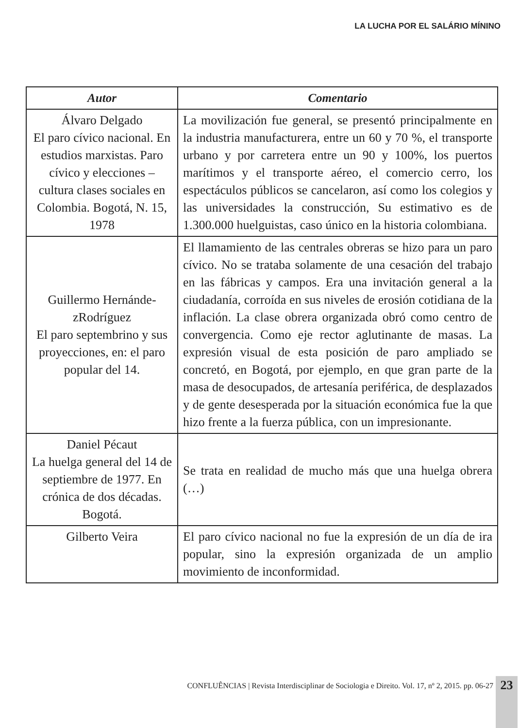LA LUCHA POR EL SALÁRIO MÍNINO
| Autor | Comentario |
| --- | --- |
| Álvaro Delgado El paro cívico nacional. En estudios marxistas. Paro cívico y elecciones – cultura clases sociales en Colombia. Bogotá, N. 15, 1978 | La movilización fue general, se presentó principalmente en la industria manufacturera, entre un 60 y 70 %, el transporte urbano y por carretera entre un 90 y 100%, los puertos marítimos y el transporte aéreo, el comercio cerro, los espectáculos públicos se cancelaron, así como los colegios y las universidades la construcción, Su estimativo es de 1.300.000 huelguistas, caso único en la historia colombiana. |
| Guillermo Hernánde-zRodríguez El paro septembrino y sus proyecciones, en: el paro popular del 14. | El llamamiento de las centrales obreras se hizo para un paro cívico. No se trataba solamente de una cesación del trabajo en las fábricas y campos. Era una invitación general a la ciudadanía, corroída en sus niveles de erosión cotidiana de la inflación. La clase obrera organizada obró como centro de convergencia. Como eje rector aglutinante de masas. La expresión visual de esta posición de paro ampliado se concretó, en Bogotá, por ejemplo, en que gran parte de la masa de desocupados, de artesanía periférica, de desplazados y de gente desesperada por la situación económica fue la que hizo frente a la fuerza pública, con un impresionante. |
| Daniel Pécaut La huelga general del 14 de septiembre de 1977. En crónica de dos décadas. Bogotá. | Se trata en realidad de mucho más que una huelga obrera (…) |
| Gilberto Veira | El paro cívico nacional no fue la expresión de un día de ira popular, sino la expresión organizada de un amplio movimiento de inconformidad. |
CONFLUÊNCIAS | Revista Interdisciplinar de Sociologia e Direito. Vol. 17, nº 2, 2015. pp. 06-27
23